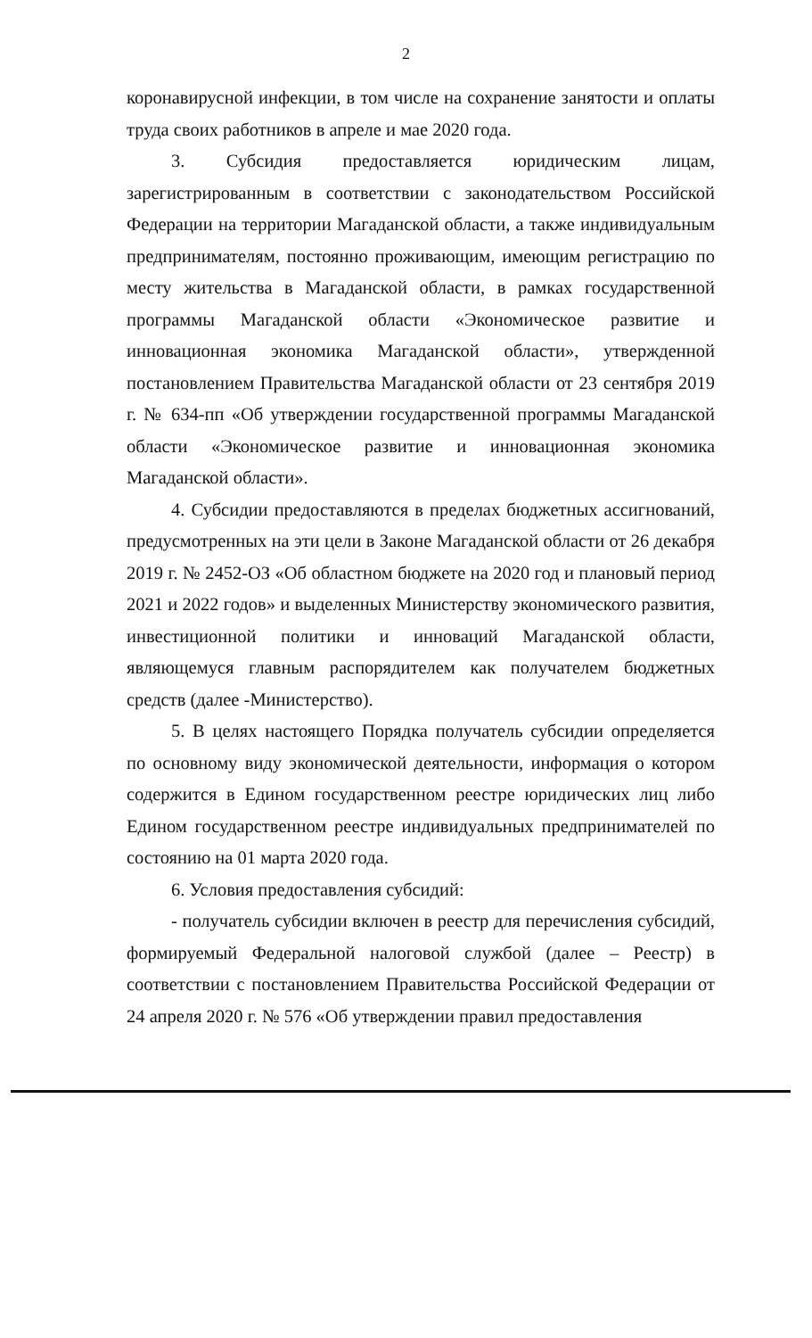2
коронавирусной инфекции, в том числе на сохранение занятости и оплаты труда своих работников в апреле и мае 2020 года.
3. Субсидия предоставляется юридическим лицам, зарегистрированным в соответствии с законодательством Российской Федерации на территории Магаданской области, а также индивидуальным предпринимателям, постоянно проживающим, имеющим регистрацию по месту жительства в Магаданской области, в рамках государственной программы Магаданской области «Экономическое развитие и инновационная экономика Магаданской области», утвержденной постановлением Правительства Магаданской области от 23 сентября 2019 г. № 634-пп «Об утверждении государственной программы Магаданской области «Экономическое развитие и инновационная экономика Магаданской области».
4. Субсидии предоставляются в пределах бюджетных ассигнований, предусмотренных на эти цели в Законе Магаданской области от 26 декабря 2019 г. № 2452-ОЗ «Об областном бюджете на 2020 год и плановый период 2021 и 2022 годов» и выделенных Министерству экономического развития, инвестиционной политики и инноваций Магаданской области, являющемуся главным распорядителем как получателем бюджетных средств (далее -Министерство).
5. В целях настоящего Порядка получатель субсидии определяется по основному виду экономической деятельности, информация о котором содержится в Едином государственном реестре юридических лиц либо Едином государственном реестре индивидуальных предпринимателей по состоянию на 01 марта 2020 года.
6. Условия предоставления субсидий:
- получатель субсидии включен в реестр для перечисления субсидий, формируемый Федеральной налоговой службой (далее – Реестр) в соответствии с постановлением Правительства Российской Федерации от 24 апреля 2020 г. № 576 «Об утверждении правил предоставления